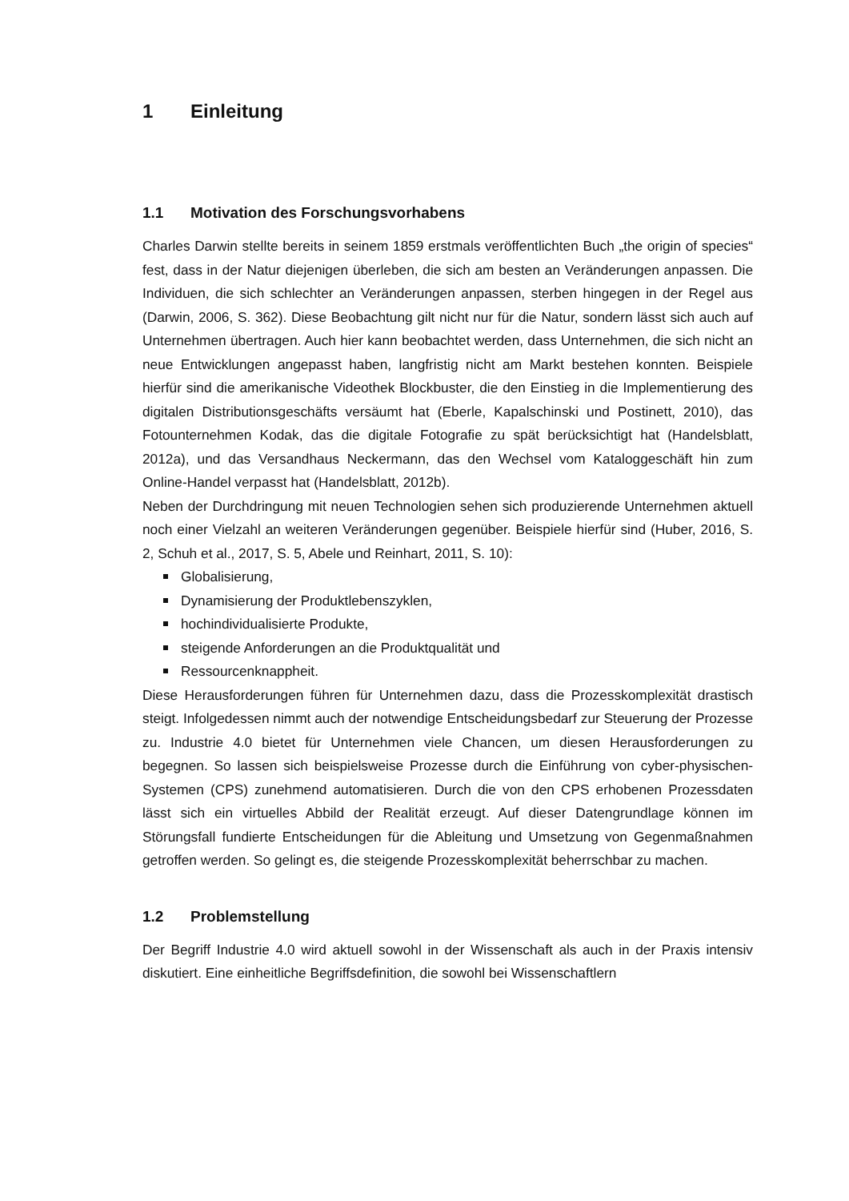1 Einleitung
1.1 Motivation des Forschungsvorhabens
Charles Darwin stellte bereits in seinem 1859 erstmals veröffentlichten Buch „the origin of species“ fest, dass in der Natur diejenigen überleben, die sich am besten an Veränderungen anpassen. Die Individuen, die sich schlechter an Veränderungen anpassen, sterben hingegen in der Regel aus (Darwin, 2006, S. 362). Diese Beobachtung gilt nicht nur für die Natur, sondern lässt sich auch auf Unternehmen übertragen. Auch hier kann beobachtet werden, dass Unternehmen, die sich nicht an neue Entwicklungen angepasst haben, langfristig nicht am Markt bestehen konnten. Beispiele hierfür sind die amerikanische Videothek Blockbuster, die den Einstieg in die Implementierung des digitalen Distributionsgeschäfts versäumt hat (Eberle, Kapalschinski und Postinett, 2010), das Fotounternehmen Kodak, das die digitale Fotografie zu spät berücksichtigt hat (Handelsblatt, 2012a), und das Versandhaus Neckermann, das den Wechsel vom Kataloggeschäft hin zum Online-Handel verpasst hat (Handelsblatt, 2012b).
Neben der Durchdringung mit neuen Technologien sehen sich produzierende Unternehmen aktuell noch einer Vielzahl an weiteren Veränderungen gegenüber. Beispiele hierfür sind (Huber, 2016, S. 2, Schuh et al., 2017, S. 5, Abele und Reinhart, 2011, S. 10):
Globalisierung,
Dynamisierung der Produktlebenszyklen,
hochindividualisierte Produkte,
steigende Anforderungen an die Produktqualität und
Ressourcenknappheit.
Diese Herausforderungen führen für Unternehmen dazu, dass die Prozesskomplexität drastisch steigt. Infolgedessen nimmt auch der notwendige Entscheidungsbedarf zur Steuerung der Prozesse zu. Industrie 4.0 bietet für Unternehmen viele Chancen, um diesen Herausforderungen zu begegnen. So lassen sich beispielsweise Prozesse durch die Einführung von cyber-physischen-Systemen (CPS) zunehmend automatisieren. Durch die von den CPS erhobenen Prozessdaten lässt sich ein virtuelles Abbild der Realität erzeugt. Auf dieser Datengrundlage können im Störungsfall fundierte Entscheidungen für die Ableitung und Umsetzung von Gegenmaßnahmen getroffen werden. So gelingt es, die steigende Prozesskomplexität beherrschbar zu machen.
1.2 Problemstellung
Der Begriff Industrie 4.0 wird aktuell sowohl in der Wissenschaft als auch in der Praxis intensiv diskutiert. Eine einheitliche Begriffsdefinition, die sowohl bei Wissenschaftlern